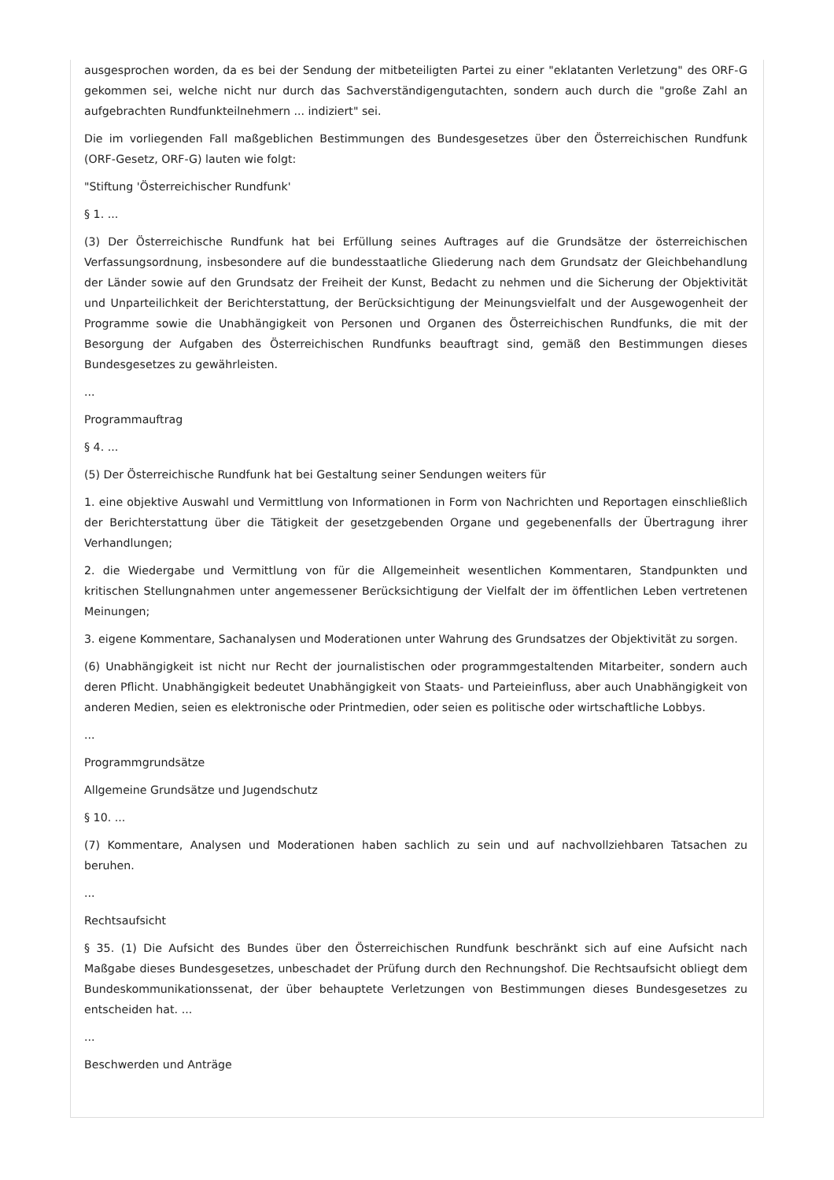ausgesprochen worden, da es bei der Sendung der mitbeteiligten Partei zu einer "eklatanten Verletzung" des ORF-G gekommen sei, welche nicht nur durch das Sachverständigengutachten, sondern auch durch die "große Zahl an aufgebrachten Rundfunkteilnehmern ... indiziert" sei.
Die im vorliegenden Fall maßgeblichen Bestimmungen des Bundesgesetzes über den Österreichischen Rundfunk (ORF-Gesetz, ORF-G) lauten wie folgt:
"Stiftung 'Österreichischer Rundfunk'
§ 1. ...
(3) Der Österreichische Rundfunk hat bei Erfüllung seines Auftrages auf die Grundsätze der österreichischen Verfassungsordnung, insbesondere auf die bundesstaatliche Gliederung nach dem Grundsatz der Gleichbehandlung der Länder sowie auf den Grundsatz der Freiheit der Kunst, Bedacht zu nehmen und die Sicherung der Objektivität und Unparteilichkeit der Berichterstattung, der Berücksichtigung der Meinungsvielfalt und der Ausgewogenheit der Programme sowie die Unabhängigkeit von Personen und Organen des Österreichischen Rundfunks, die mit der Besorgung der Aufgaben des Österreichischen Rundfunks beauftragt sind, gemäß den Bestimmungen dieses Bundesgesetzes zu gewährleisten.
...
Programmauftrag
§ 4. ...
(5) Der Österreichische Rundfunk hat bei Gestaltung seiner Sendungen weiters für
1. eine objektive Auswahl und Vermittlung von Informationen in Form von Nachrichten und Reportagen einschließlich der Berichterstattung über die Tätigkeit der gesetzgebenden Organe und gegebenenfalls der Übertragung ihrer Verhandlungen;
2. die Wiedergabe und Vermittlung von für die Allgemeinheit wesentlichen Kommentaren, Standpunkten und kritischen Stellungnahmen unter angemessener Berücksichtigung der Vielfalt der im öffentlichen Leben vertretenen Meinungen;
3. eigene Kommentare, Sachanalysen und Moderationen unter Wahrung des Grundsatzes der Objektivität zu sorgen.
(6) Unabhängigkeit ist nicht nur Recht der journalistischen oder programmgestaltenden Mitarbeiter, sondern auch deren Pflicht. Unabhängigkeit bedeutet Unabhängigkeit von Staats- und Parteieinfluss, aber auch Unabhängigkeit von anderen Medien, seien es elektronische oder Printmedien, oder seien es politische oder wirtschaftliche Lobbys.
...
Programmgrundsätze
Allgemeine Grundsätze und Jugendschutz
§ 10. ...
(7) Kommentare, Analysen und Moderationen haben sachlich zu sein und auf nachvollziehbaren Tatsachen zu beruhen.
...
Rechtsaufsicht
§ 35. (1) Die Aufsicht des Bundes über den Österreichischen Rundfunk beschränkt sich auf eine Aufsicht nach Maßgabe dieses Bundesgesetzes, unbeschadet der Prüfung durch den Rechnungshof. Die Rechtsaufsicht obliegt dem Bundeskommunikationssenat, der über behauptete Verletzungen von Bestimmungen dieses Bundesgesetzes zu entscheiden hat. ...
...
Beschwerden und Anträge